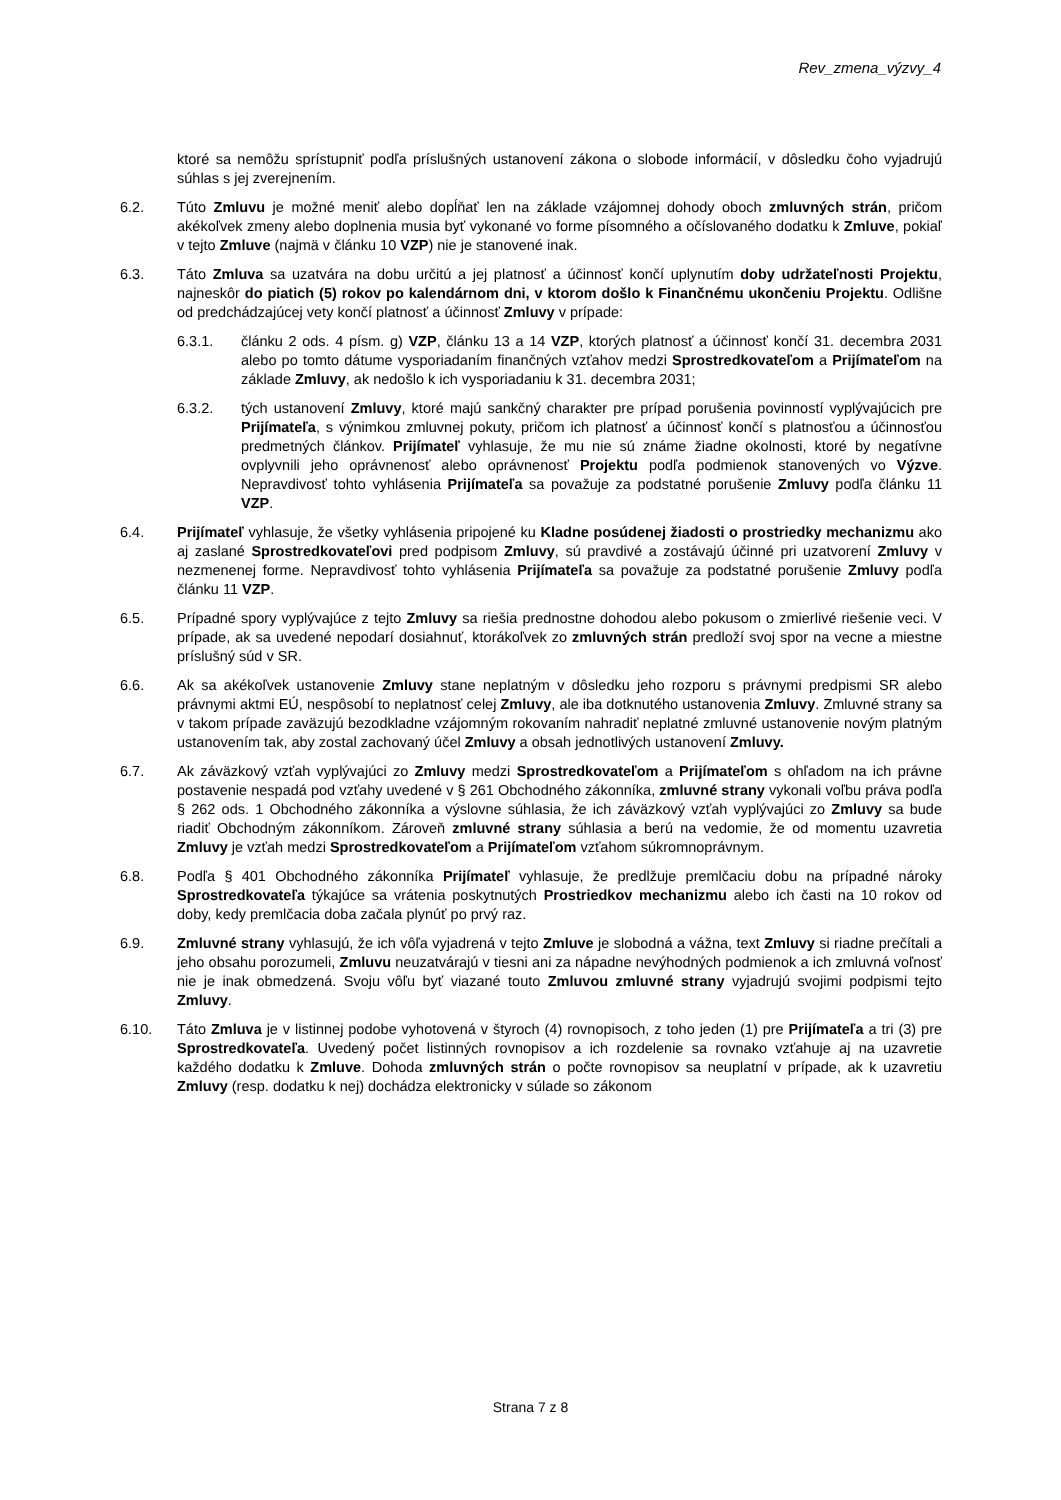Rev_zmena_výzvy_4
ktoré sa nemôžu sprístupniť podľa príslušných ustanovení zákona o slobode informácií, v dôsledku čoho vyjadrujú súhlas s jej zverejnením.
6.2. Túto Zmluvu je možné meniť alebo dopĺňať len na základe vzájomnej dohody oboch zmluvných strán, pričom akékoľvek zmeny alebo doplnenia musia byť vykonané vo forme písomného a očíslovaného dodatku k Zmluve, pokiaľ v tejto Zmluve (najmä v článku 10 VZP) nie je stanovené inak.
6.3. Táto Zmluva sa uzatvára na dobu určitú a jej platnosť a účinnosť končí uplynutím doby udržateľnosti Projektu, najneskôr do piatich (5) rokov po kalendárnom dni, v ktorom došlo k Finančnému ukončeniu Projektu. Odlišne od predchádzajúcej vety končí platnosť a účinnosť Zmluvy v prípade:
6.3.1. článku 2 ods. 4 písm. g) VZP, článku 13 a 14 VZP, ktorých platnosť a účinnosť končí 31. decembra 2031 alebo po tomto dátume vysporiadaním finančných vzťahov medzi Sprostredkovateľom a Prijímateľom na základe Zmluvy, ak nedošlo k ich vysporiadaniu k 31. decembra 2031;
6.3.2. tých ustanovení Zmluvy, ktoré majú sankčný charakter pre prípad porušenia povinností vyplývajúcich pre Prijímateľa, s výnimkou zmluvnej pokuty, pričom ich platnosť a účinnosť končí s platnosťou a účinnosťou predmetných článkov. Prijímateľ vyhlasuje, že mu nie sú známe žiadne okolnosti, ktoré by negatívne ovplyvnili jeho oprávnenosť alebo oprávnenosť Projektu podľa podmienok stanovených vo Výzve. Nepravdivosť tohto vyhlásenia Prijímateľa sa považuje za podstatné porušenie Zmluvy podľa článku 11 VZP.
6.4. Prijímateľ vyhlasuje, že všetky vyhlásenia pripojené ku Kladne posúdenej žiadosti o prostriedky mechanizmu ako aj zaslané Sprostredkovateľovi pred podpisom Zmluvy, sú pravdivé a zostávajú účinné pri uzatvorení Zmluvy v nezmenenej forme. Nepravdivosť tohto vyhlásenia Prijímateľa sa považuje za podstatné porušenie Zmluvy podľa článku 11 VZP.
6.5. Prípadné spory vyplývajúce z tejto Zmluvy sa riešia prednostne dohodou alebo pokusom o zmierlivé riešenie veci. V prípade, ak sa uvedené nepodarí dosiahnuť, ktorákoľvek zo zmluvných strán predloží svoj spor na vecne a miestne príslušný súd v SR.
6.6. Ak sa akékoľvek ustanovenie Zmluvy stane neplatným v dôsledku jeho rozporu s právnymi predpismi SR alebo právnymi aktmi EÚ, nespôsobí to neplatnosť celej Zmluvy, ale iba dotknutého ustanovenia Zmluvy. Zmluvné strany sa v takom prípade zaväzujú bezodkladne vzájomným rokovaním nahradiť neplatné zmluvné ustanovenie novým platným ustanovením tak, aby zostal zachovaný účel Zmluvy a obsah jednotlivých ustanovení Zmluvy.
6.7. Ak záväzkový vzťah vyplývajúci zo Zmluvy medzi Sprostredkovateľom a Prijímateľom s ohľadom na ich právne postavenie nespadá pod vzťahy uvedené v § 261 Obchodného zákonníka, zmluvné strany vykonali voľbu práva podľa § 262 ods. 1 Obchodného zákonníka a výslovne súhlasia, že ich záväzkový vzťah vyplývajúci zo Zmluvy sa bude riadiť Obchodným zákonníkom. Zároveň zmluvné strany súhlasia a berú na vedomie, že od momentu uzavretia Zmluvy je vzťah medzi Sprostredkovateľom a Prijímateľom vzťahom súkromnoprávnym.
6.8. Podľa § 401 Obchodného zákonníka Prijímateľ vyhlasuje, že predlžuje premlčaciu dobu na prípadné nároky Sprostredkovateľa týkajúce sa vrátenia poskytnutých Prostriedkov mechanizmu alebo ich časti na 10 rokov od doby, kedy premlčacia doba začala plynúť po prvý raz.
6.9. Zmluvné strany vyhlasujú, že ich vôľa vyjadrená v tejto Zmluve je slobodná a vážna, text Zmluvy si riadne prečítali a jeho obsahu porozumeli, Zmluvu neuzatvárajú v tiesni ani za nápadne nevýhodných podmienok a ich zmluvná voľnosť nie je inak obmedzená. Svoju vôľu byť viazané touto Zmluvou zmluvné strany vyjadrujú svojimi podpismi tejto Zmluvy.
6.10. Táto Zmluva je v listinnej podobe vyhotovená v štyroch (4) rovnopisoch, z toho jeden (1) pre Prijímateľa a tri (3) pre Sprostredkovateľa. Uvedený počet listinných rovnopisov a ich rozdelenie sa rovnako vzťahuje aj na uzavretie každého dodatku k Zmluve. Dohoda zmluvných strán o počte rovnopisov sa neuplatní v prípade, ak k uzavretiu Zmluvy (resp. dodatku k nej) dochádza elektronicky v súlade so zákonom
Strana 7 z 8